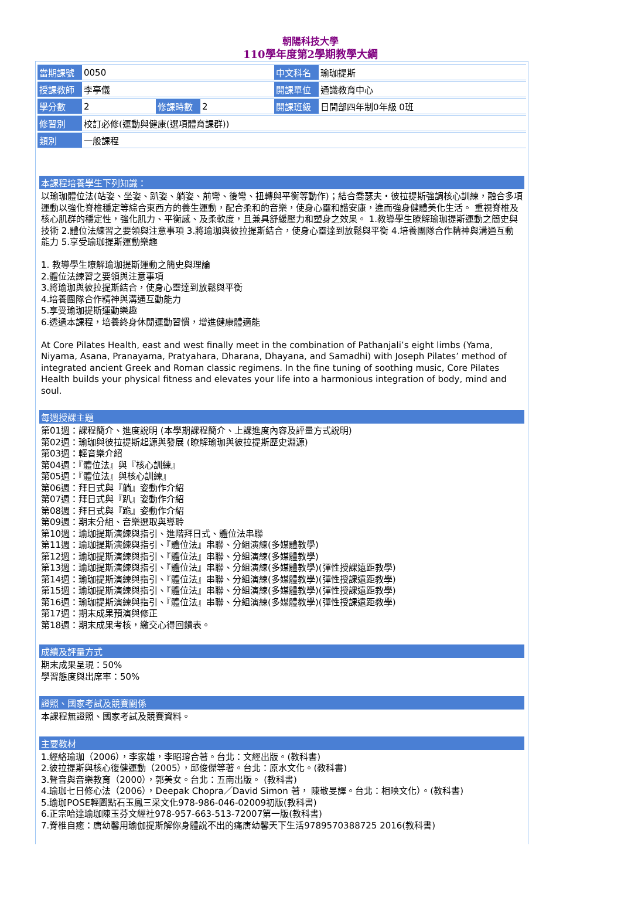朝陽科技大學
110學年度第2學期教學大綱
| 當期課號 | 0050 | | | 中文科名 | 瑜珈提斯 |
| 授課教師 | 李亭儀 | | | 開課單位 | 通識教育中心 |
| 學分數 | 2 | 修課時數 | 2 | 開課班級 | 日間部四年制0年級 0班 |
| 修習別 | 校訂必修(運動與健康(選項體育課群)) | | | | |
| 類別 | 一般課程 | | | | |
本課程培養學生下列知識：
以瑜珈體位法(站姿、坐姿、趴姿、躺姿、前彎、後彎、扭轉與平衡等動作)；結合喬瑟夫・彼拉提斯強調核心訓練，融合多項運動以強化脊椎穩定等綜合東西方的養生運動，配合柔和的音樂，使身心靈和諧安康，進而強身健體美化生活。 重視脊椎及核心肌群的穩定性，強化肌力、平衡感、及柔軟度，且兼具舒緩壓力和塑身之效果。 1.教導學生瞭解瑜珈提斯運動之簡史與技術 2.體位法練習之要領與注意事項 3.將瑜珈與彼拉提斯結合，使身心靈達到放鬆與平衡 4.培養團隊合作精神與溝通互動能力 5.享受瑜珈提斯運動樂趣
1. 教導學生瞭解瑜珈提斯運動之簡史與理論
2.體位法練習之要領與注意事項
3.將瑜珈與彼拉提斯結合，使身心靈達到放鬆與平衡
4.培養團隊合作精神與溝通互動能力
5.享受瑜珈提斯運動樂趣
6.透過本課程，培養終身休閒運動習慣，增進健康體適能
At Core Pilates Health, east and west finally meet in the combination of Pathanjali’s eight limbs (Yama, Niyama, Asana, Pranayama, Pratyahara, Dharana, Dhayana, and Samadhi) with Joseph Pilates’ method of integrated ancient Greek and Roman classic regimens. In the fine tuning of soothing music, Core Pilates Health builds your physical fitness and elevates your life into a harmonious integration of body, mind and soul.
每週授課主題
第01週：課程簡介、進度說明 (本學期課程簡介、上課進度內容及評量方式說明)
第02週：瑜珈與彼拉提斯起源與發展 (瞭解瑜珈與彼拉提斯歷史淵源)
第03週：輕音樂介紹
第04週：『體位法』與『核心訓練』
第05週：『體位法』與核心訓練』
第06週：拜日式與『躺』姿動作介紹
第07週：拜日式與『趴』姿動作介紹
第08週：拜日式與『跪』姿動作介紹
第09週：期末分組、音樂選取與導聆
第10週：瑜珈提斯演練與指引、進階拜日式、體位法串聯
第11週：瑜珈提斯演練與指引、『體位法』串聯、分組演練(多媒體教學)
第12週：瑜珈提斯演練與指引、『體位法』串聯、分組演練(多媒體教學)
第13週：瑜珈提斯演練與指引、『體位法』串聯、分組演練(多媒體教學)(彈性授課遠距教學)
第14週：瑜珈提斯演練與指引、『體位法』串聯、分組演練(多媒體教學)(彈性授課遠距教學)
第15週：瑜珈提斯演練與指引、『體位法』串聯、分組演練(多媒體教學)(彈性授課遠距教學)
第16週：瑜珈提斯演練與指引、『體位法』串聯、分組演練(多媒體教學)(彈性授課遠距教學)
第17週：期末成果預演與修正
第18週：期末成果考核，繳交心得回饋表。
成績及評量方式
期末成果呈現：50%
學習態度與出席率：50%
證照、國家考試及競賽關係
本課程無證照、國家考試及競賽資料。
主要教材
1.經絡瑜珈（2006），李家雄，李昭瑢合著。台北：文經出版。(教科書)
2.彼拉提斯與核心復健運動（2005），邱俊傑等著。台北：原水文化。(教科書)
3.聲音與音樂教育（2000），郭美女。台北：五南出版。 (教科書)
4.瑜珈七日修心法（2006），Deepak Chopra／David Simon 著， 陳敬旻譯。台北：相映文化）。(教科書)
5.瑜珈POSE輕圖點石玉鳳三采文化978-986-046-02009初版(教科書)
6.正宗哈達瑜珈陳玉芬文經社978-957-663-513-72007第一版(教科書)
7.脊椎自癒：唐幼馨用瑜伽提斯解你身體說不出的痛唐幼馨天下生活9789570388725 2016(教科書)